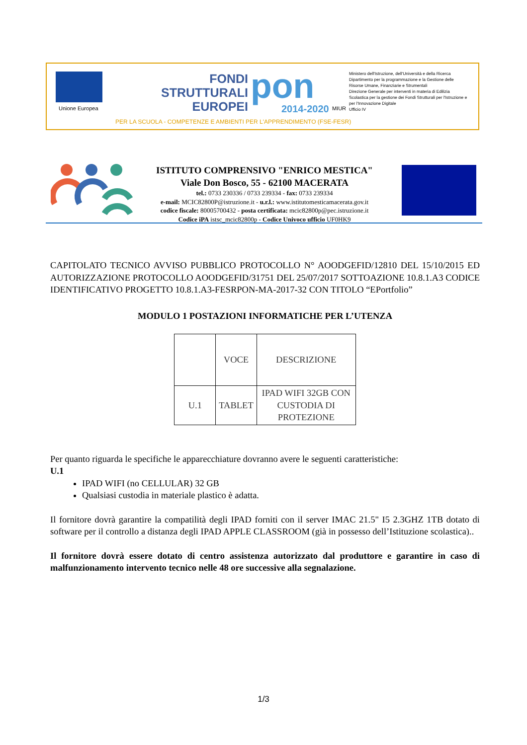Unione Europea
FONDI
STRUTTURALI
EUROPEI
pon 2014-2020 MIUR
Ministero dell'Istruzione, dell'Università e della Ricerca
Dipartimento per la programmazione e la Gestione delle Risorse Umane, Finanziarie e Strumentali
Direzione Generale per interventi in materia di Edilizia Scolastica per la gestione dei Fondi Strutturali per l'Istruzione e per l'Innovazione Digitale
Ufficio IV
PER LA SCUOLA - COMPETENZE E AMBIENTI PER L'APPRENDIMENTO (FSE-FESR)
ISTITUTO COMPRENSIVO "ENRICO MESTICA"
Viale Don Bosco, 55 - 62100 MACERATA
tel.: 0733 230336 / 0733 239334 - fax: 0733 239334
e-mail: MCIC82800P@istruzione.it - u.r.l.: www.istitutomesticamacerata.gov.it
codice fiscale: 80005700432 - posta certificata: mcic82800p@pec.istruzione.it
Codice iPA istsc_mcic82800p - Codice Univoco ufficio UF0HK9
CAPITOLATO TECNICO AVVISO PUBBLICO PROTOCOLLO N° AOODGEFID/12810 DEL 15/10/2015 ED AUTORIZZAZIONE PROTOCOLLO AOODGEFID/31751 DEL 25/07/2017 SOTTOAZIONE 10.8.1.A3 CODICE IDENTIFICATIVO PROGETTO 10.8.1.A3-FESRPON-MA-2017-32 CON TITOLO “EPortfolio”
MODULO 1 POSTAZIONI INFORMATICHE PER L’UTENZA
| | VOCE | DESCRIZIONE |
| U.1 | TABLET | IPAD WIFI 32GB CON CUSTODIA DI PROTEZIONE |
Per quanto riguarda le specifiche le apparecchiature dovranno avere le seguenti caratteristiche:
U.1
IPAD WIFI (no CELLULAR) 32 GB
Qualsiasi custodia in materiale plastico è adatta.
Il fornitore dovrà garantire la compatilità degli IPAD forniti con il server IMAC 21.5" I5 2.3GHZ 1TB dotato di software per il controllo a distanza degli IPAD APPLE CLASSROOM (già in possesso dell’Istituzione scolastica)..
Il fornitore dovrà essere dotato di centro assistenza autorizzato dal produttore e garantire in caso di malfunzionamento intervento tecnico nelle 48 ore successive alla segnalazione.
1/3